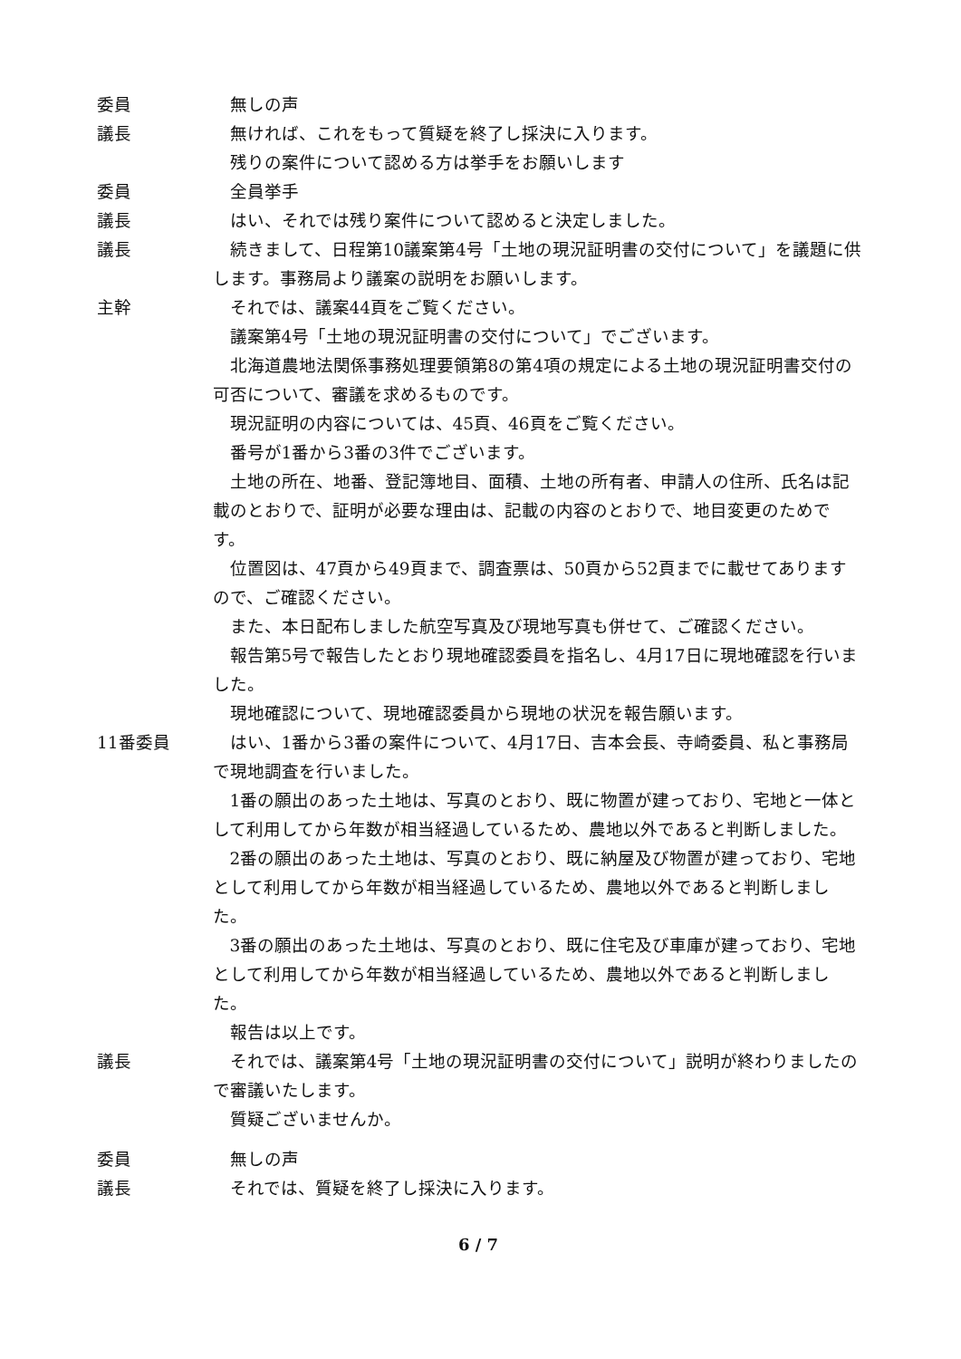委員 無しの声
議長 無ければ、これをもって質疑を終了し採決に入ります。
残りの案件について認める方は挙手をお願いします
委員 全員挙手
議長 はい、それでは残り案件について認めると決定しました。
議長 続きまして、日程第10議案第4号「土地の現況証明書の交付について」を議題に供します。事務局より議案の説明をお願いします。
主幹 それでは、議案44頁をご覧ください。
議案第4号「土地の現況証明書の交付について」でございます。
北海道農地法関係事務処理要領第8の第4項の規定による土地の現況証明書交付の可否について、審議を求めるものです。
現況証明の内容については、45頁、46頁をご覧ください。
番号が1番から3番の3件でございます。
土地の所在、地番、登記簿地目、面積、土地の所有者、申請人の住所、氏名は記載のとおりで、証明が必要な理由は、記載の内容のとおりで、地目変更のためです。
位置図は、47頁から49頁まで、調査票は、50頁から52頁までに載せてありますので、ご確認ください。
また、本日配布しました航空写真及び現地写真も併せて、ご確認ください。
報告第5号で報告したとおり現地確認委員を指名し、4月17日に現地確認を行いました。
現地確認について、現地確認委員から現地の状況を報告願います。
11番委員 はい、1番から3番の案件について、4月17日、吉本会長、寺崎委員、私と事務局で現地調査を行いました。
1番の願出のあった土地は、写真のとおり、既に物置が建っており、宅地と一体として利用してから年数が相当経過しているため、農地以外であると判断しました。
2番の願出のあった土地は、写真のとおり、既に納屋及び物置が建っており、宅地として利用してから年数が相当経過しているため、農地以外であると判断しました。
3番の願出のあった土地は、写真のとおり、既に住宅及び車庫が建っており、宅地として利用してから年数が相当経過しているため、農地以外であると判断しました。
報告は以上です。
議長 それでは、議案第4号「土地の現況証明書の交付について」説明が終わりましたので審議いたします。
質疑ございませんか。
委員 無しの声
議長 それでは、質疑を終了し採決に入ります。
6 / 7